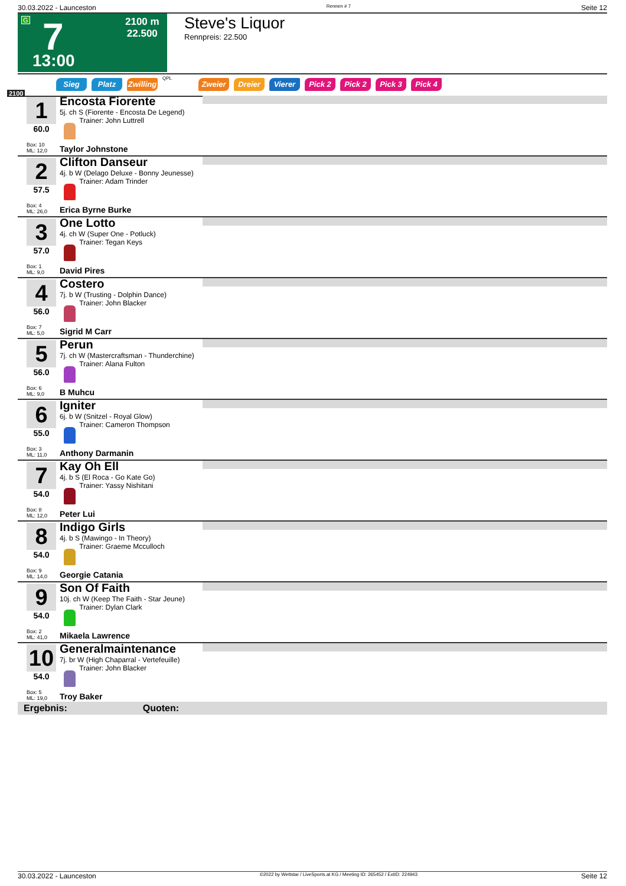30.03.2022 - Launceston Rennen # 7 Seite 12
G 7
2100 m
22.500
13:00
Steve's Liquor
Rennpreis: 22.500
Sieg Platz Zwilling QPL Zweier Dreier Vierer Pick 2 Pick 2 Pick 3 Pick 4
2100
1
60.0
Box: 10
ML: 12,0
Encosta Fiorente
5j. ch S (Fiorente - Encosta De Legend)
Trainer: John Luttrell
Taylor Johnstone
2
57.5
Box: 4
ML: 26,0
Clifton Danseur
4j. b W (Delago Deluxe - Bonny Jeunesse)
Trainer: Adam Trinder
Erica Byrne Burke
3
57.0
Box: 1
ML: 9,0
One Lotto
4j. ch W (Super One - Potluck)
Trainer: Tegan Keys
David Pires
4
56.0
Box: 7
ML: 5,0
Costero
7j. b W (Trusting - Dolphin Dance)
Trainer: John Blacker
Sigrid M Carr
5
56.0
Box: 6
ML: 9,0
Perun
7j. ch W (Mastercraftsman - Thunderchine)
Trainer: Alana Fulton
B Muhcu
6
55.0
Box: 3
ML: 11,0
Igniter
6j. b W (Snitzel - Royal Glow)
Trainer: Cameron Thompson
Anthony Darmanin
7
54.0
Box: 8
ML: 12,0
Kay Oh Ell
4j. b S (El Roca - Go Kate Go)
Trainer: Yassy Nishitani
Peter Lui
8
54.0
Box: 9
ML: 14,0
Indigo Girls
4j. b S (Mawingo - In Theory)
Trainer: Graeme Mcculloch
Georgie Catania
9
54.0
Box: 2
ML: 41,0
Son Of Faith
10j. ch W (Keep The Faith - Star Jeune)
Trainer: Dylan Clark
Mikaela Lawrence
10
54.0
Box: 5
ML: 19,0
Generalmaintenance
7j. br W (High Chaparral - Vertefeuille)
Trainer: John Blacker
Troy Baker
Ergebnis: Quoten:
30.03.2022 - Launceston ©2022 by Wettstar / LiveSports.at KG / Meeting ID: 265452 / ExtID: 224943 Seite 12